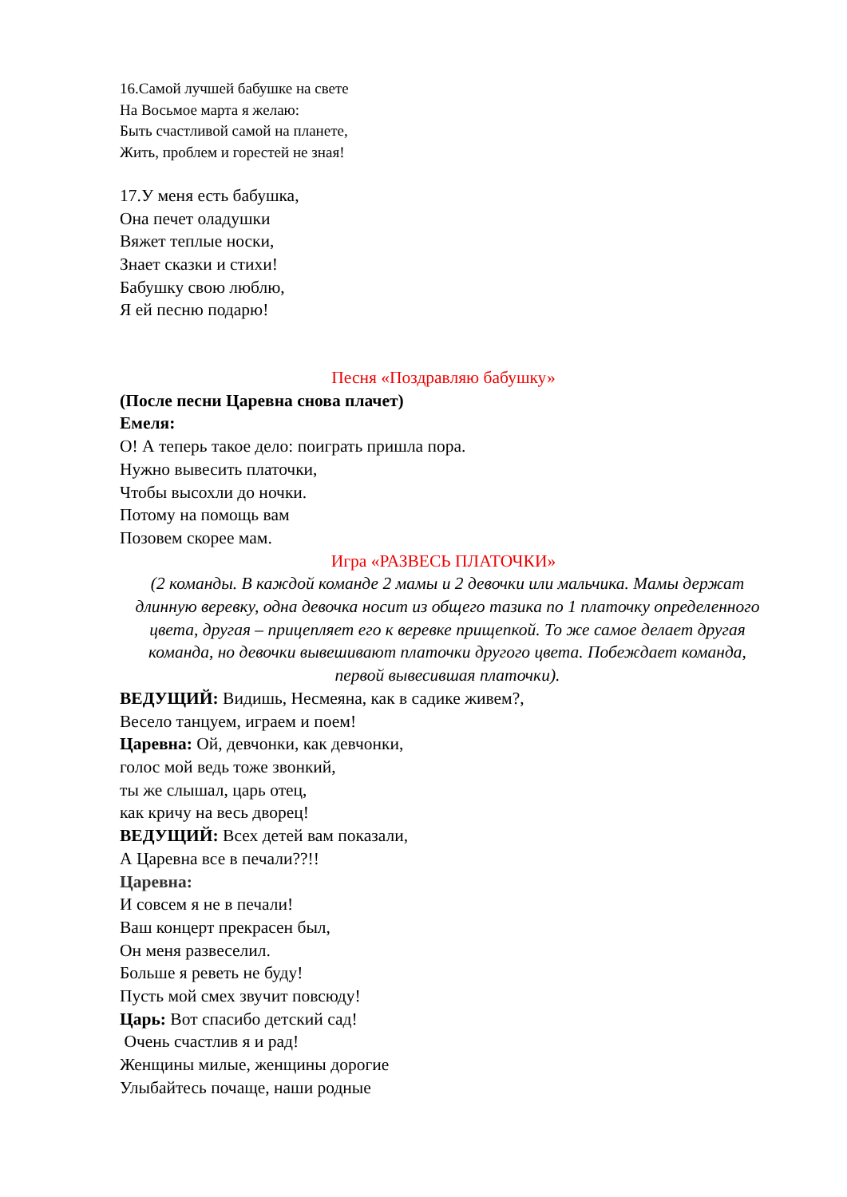16.Самой лучшей бабушке на свете
На Восьмое марта я желаю:
Быть счастливой самой на планете,
Жить, проблем и горестей не зная!
17.У меня есть бабушка,
Она печет оладушки
Вяжет теплые носки,
Знает сказки и стихи!
Бабушку свою люблю,
Я ей песню подарю!
Песня «Поздравляю бабушку»
(После песни Царевна снова плачет)
Емеля:
О! А теперь такое дело: поиграть пришла пора.
Нужно вывесить платочки,
Чтобы высохли до ночки.
Потому на помощь вам
Позовем скорее мам.
Игра «РАЗВЕСЬ ПЛАТОЧКИ»
(2 команды. В каждой команде 2 мамы и 2 девочки или мальчика. Мамы держат длинную веревку, одна девочка носит из общего тазика по 1 платочку определенного цвета, другая – прицепляет его к веревке прищепкой. То же самое делает другая команда, но девочки вывешивают платочки другого цвета. Побеждает команда, первой вывесившая платочки).
ВЕДУЩИЙ: Видишь, Несмеяна, как в садике живем?,
Весело танцуем, играем и поем!
Царевна: Ой, девчонки, как девчонки,
голос мой ведь тоже звонкий,
ты же слышал, царь отец,
как кричу на весь дворец!
ВЕДУЩИЙ: Всех детей вам показали,
А Царевна все в печали??!!
Царевна:
И совсем я не в печали!
Ваш концерт прекрасен был,
Он меня развеселил.
Больше я реветь не буду!
Пусть мой смех звучит повсюду!
Царь: Вот спасибо детский сад!
Очень счастлив я и рад!
Женщины милые, женщины дорогие
Улыбайтесь почаще, наши родные